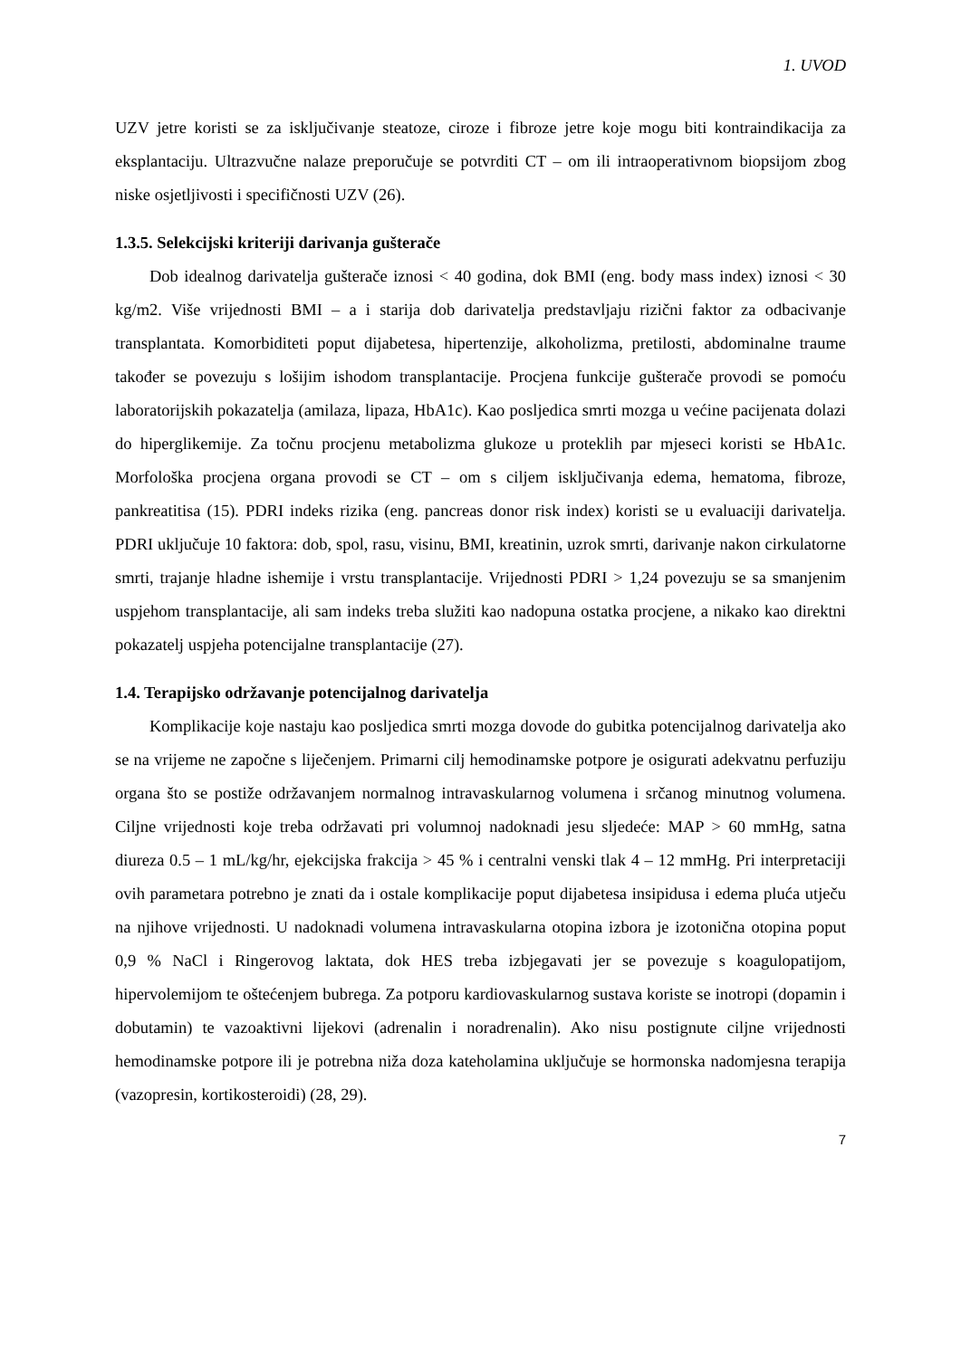1. UVOD
UZV jetre koristi se za isključivanje steatoze, ciroze i fibroze jetre koje mogu biti kontraindikacija za eksplantaciju. Ultrazvučne nalaze preporučuje se potvrditi CT – om ili intraoperativnom biopsijom zbog niske osjetljivosti i specifičnosti UZV (26).
1.3.5. Selekcijski kriteriji darivanja gušterače
Dob idealnog darivatelja gušterače iznosi < 40 godina, dok BMI (eng. body mass index) iznosi < 30 kg/m2. Više vrijednosti BMI – a i starija dob darivatelja predstavljaju rizični faktor za odbacivanje transplantata. Komorbiditeti poput dijabetesa, hipertenzije, alkoholizma, pretilosti, abdominalne traume također se povezuju s lošijim ishodom transplantacije. Procjena funkcije gušterače provodi se pomoću laboratorijskih pokazatelja (amilaza, lipaza, HbA1c). Kao posljedica smrti mozga u većine pacijenata dolazi do hiperglikemije. Za točnu procjenu metabolizma glukoze u proteklih par mjeseci koristi se HbA1c. Morfološka procjena organa provodi se CT – om s ciljem isključivanja edema, hematoma, fibroze, pankreatitisa (15). PDRI indeks rizika (eng. pancreas donor risk index) koristi se u evaluaciji darivatelja. PDRI uključuje 10 faktora: dob, spol, rasu, visinu, BMI, kreatinin, uzrok smrti, darivanje nakon cirkulatorne smrti, trajanje hladne ishemije i vrstu transplantacije. Vrijednosti PDRI > 1,24 povezuju se sa smanjenim uspjehom transplantacije, ali sam indeks treba služiti kao nadopuna ostatka procjene, a nikako kao direktni pokazatelj uspjeha potencijalne transplantacije (27).
1.4. Terapijsko održavanje potencijalnog darivatelja
Komplikacije koje nastaju kao posljedica smrti mozga dovode do gubitka potencijalnog darivatelja ako se na vrijeme ne započne s liječenjem. Primarni cilj hemodinamske potpore je osigurati adekvatnu perfuziju organa što se postiže održavanjem normalnog intravaskularnog volumena i srčanog minutnog volumena. Ciljne vrijednosti koje treba održavati pri volumnoj nadoknadi jesu sljedeće: MAP > 60 mmHg, satna diureza 0.5 – 1 mL/kg/hr, ejekcijska frakcija > 45 % i centralni venski tlak 4 – 12 mmHg. Pri interpretaciji ovih parametara potrebno je znati da i ostale komplikacije poput dijabetesa insipidusa i edema pluća utječu na njihove vrijednosti. U nadoknadi volumena intravaskularna otopina izbora je izotonična otopina poput 0,9 % NaCl i Ringerovog laktata, dok HES treba izbjegavati jer se povezuje s koagulopatijom, hipervolemijom te oštećenjem bubrega. Za potporu kardiovaskularnog sustava koriste se inotropi (dopamin i dobutamin) te vazoaktivni lijekovi (adrenalin i noradrenalin). Ako nisu postignute ciljne vrijednosti hemodinamske potpore ili je potrebna niža doza kateholamina uključuje se hormonska nadomjesna terapija (vazopresin, kortikosteroidi) (28, 29).
7